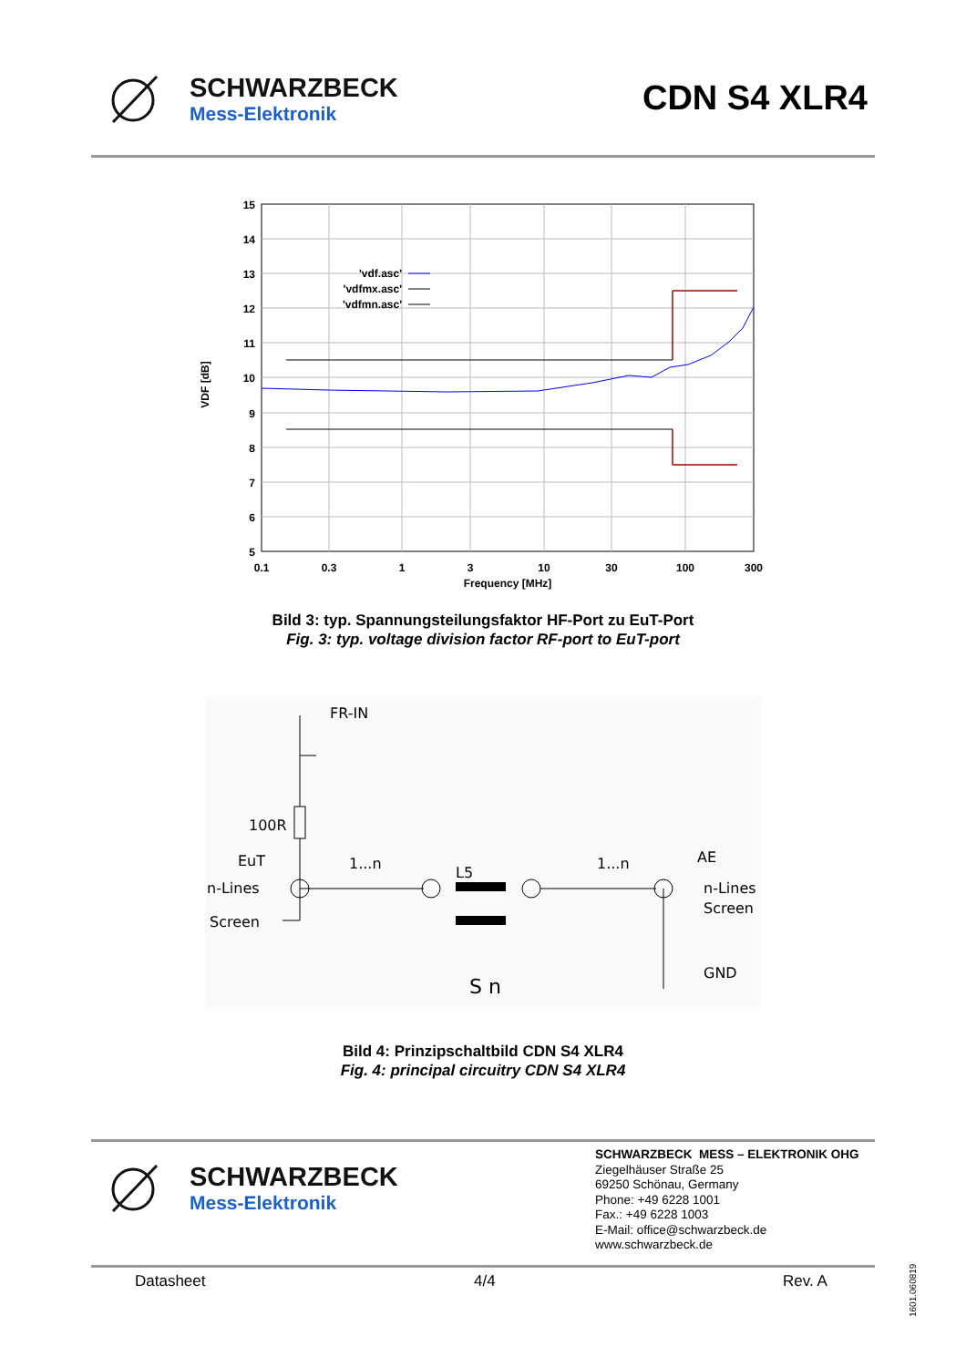SCHWARZBECK
Mess-Elektronik
CDN S4 XLR4
15
14
13
12
11
10
9
8
7
6
5
0.1
0.3
1
3
10
30
100
300
Frequency [MHz]
VDF [dB]
'vdf.asc'
'vdfmx.asc'
'vdfmn.asc'
Bild 3: typ. Spannungsteilungsfaktor HF-Port zu EuT-Port
Fig. 3: typ. voltage division factor RF-port to EuT-port
FR-IN
100R
EuT
n-Lines
Screen
1...n
L5
1...n
AE
n-Lines
Screen
GND
S n
Bild 4: Prinzipschaltbild CDN S4 XLR4
Fig. 4: principal circuitry CDN S4 XLR4
SCHWARZBECK
Mess-Elektronik
SCHWARZBECK MESS – ELEKTRONIK OHG
Ziegelhäuser Straße 25
69250 Schönau, Germany
Phone: +49 6228 1001
Fax.: +49 6228 1003
E-Mail: office@schwarzbeck.de
www.schwarzbeck.de
Datasheet 4/4 Rev. A
1601.060819